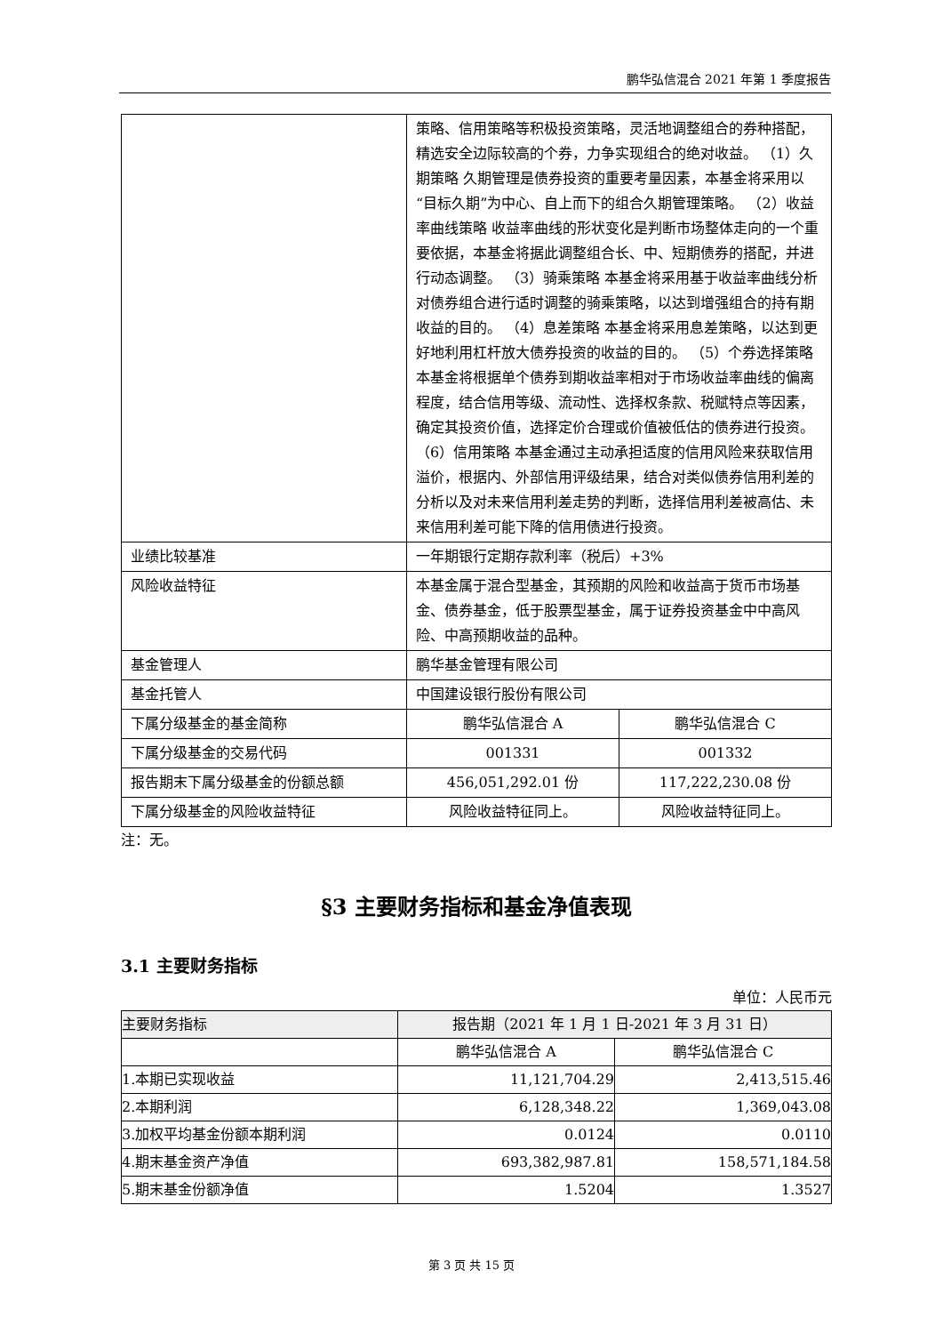鹏华弘信混合 2021 年第 1 季度报告
| | 策略、信用策略等积极投资策略，灵活地调整组合的券种搭配，精选安全边际较高的个券，力争实现组合的绝对收益。 （1）久期策略 久期管理是债券投资的重要考量因素，本基金将采用以“目标久期”为中心、自上而下的组合久期管理策略。 （2）收益率曲线策略 收益率曲线的形状变化是判断市场整体走向的一个重要依据，本基金将据此调整组合长、中、短期债券的搭配，并进行动态调整。 （3）骑乘策略 本基金将采用基于收益率曲线分析对债券组合进行适时调整的骑乘策略，以达到增强组合的持有期收益的目的。 （4）息差策略 本基金将采用息差策略，以达到更好地利用杠杆放大债券投资的收益的目的。 （5）个券选择策略 本基金将根据单个债券到期收益率相对于市场收益率曲线的偏离程度，结合信用等级、流动性、选择权条款、税赋特点等因素，确定其投资价值，选择定价合理或价值被低估的债券进行投资。 （6）信用策略 本基金通过主动承担适度的信用风险来获取信用溢价，根据内、外部信用评级结果，结合对类似债券信用利差的分析以及对未来信用利差走势的判断，选择信用利差被高估、未来信用利差可能下降的信用债进行投资。 | |
| 业绩比较基准 | 一年期银行定期存款利率（税后）+3% | |
| 风险收益特征 | 本基金属于混合型基金，其预期的风险和收益高于货币市场基金、债券基金，低于股票型基金，属于证券投资基金中中高风险、中高预期收益的品种。 | |
| 基金管理人 | 鹏华基金管理有限公司 | |
| 基金托管人 | 中国建设银行股份有限公司 | |
| 下属分级基金的基金简称 | 鹏华弘信混合 A | 鹏华弘信混合 C |
| 下属分级基金的交易代码 | 001331 | 001332 |
| 报告期末下属分级基金的份额总额 | 456,051,292.01 份 | 117,222,230.08 份 |
| 下属分级基金的风险收益特征 | 风险收益特征同上。 | 风险收益特征同上。 |
注：无。
§3 主要财务指标和基金净值表现
3.1 主要财务指标
单位：人民币元
| 主要财务指标 | 报告期（2021 年 1 月 1 日-2021 年 3 月 31 日） | |
| --- | --- | --- |
| | 鹏华弘信混合 A | 鹏华弘信混合 C |
| 1.本期已实现收益 | 11,121,704.29 | 2,413,515.46 |
| 2.本期利润 | 6,128,348.22 | 1,369,043.08 |
| 3.加权平均基金份额本期利润 | 0.0124 | 0.0110 |
| 4.期末基金资产净值 | 693,382,987.81 | 158,571,184.58 |
| 5.期末基金份额净值 | 1.5204 | 1.3527 |
第 3 页 共 15 页